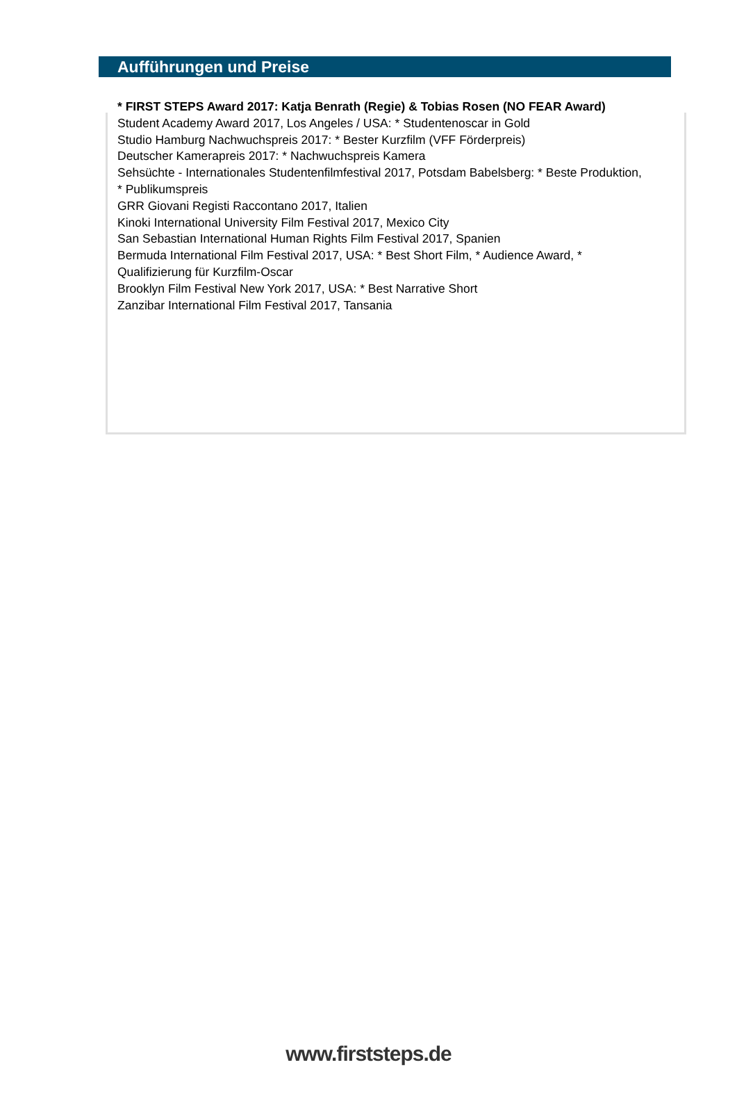Aufführungen und Preise
* FIRST STEPS Award 2017: Katja Benrath (Regie) & Tobias Rosen (NO FEAR Award)
Student Academy Award 2017, Los Angeles / USA: * Studentenoscar in Gold
Studio Hamburg Nachwuchspreis 2017: * Bester Kurzfilm (VFF Förderpreis)
Deutscher Kamerapreis 2017: * Nachwuchspreis Kamera
Sehsüchte - Internationales Studentenfilmfestival 2017, Potsdam Babelsberg: * Beste Produktion, * Publikumspreis
GRR Giovani Registi Raccontano 2017, Italien
Kinoki International University Film Festival 2017, Mexico City
San Sebastian International Human Rights Film Festival 2017, Spanien
Bermuda International Film Festival 2017, USA: * Best Short Film, * Audience Award, * Qualifizierung für Kurzfilm-Oscar
Brooklyn Film Festival New York 2017, USA: * Best Narrative Short
Zanzibar International Film Festival 2017, Tansania
www.firststeps.de